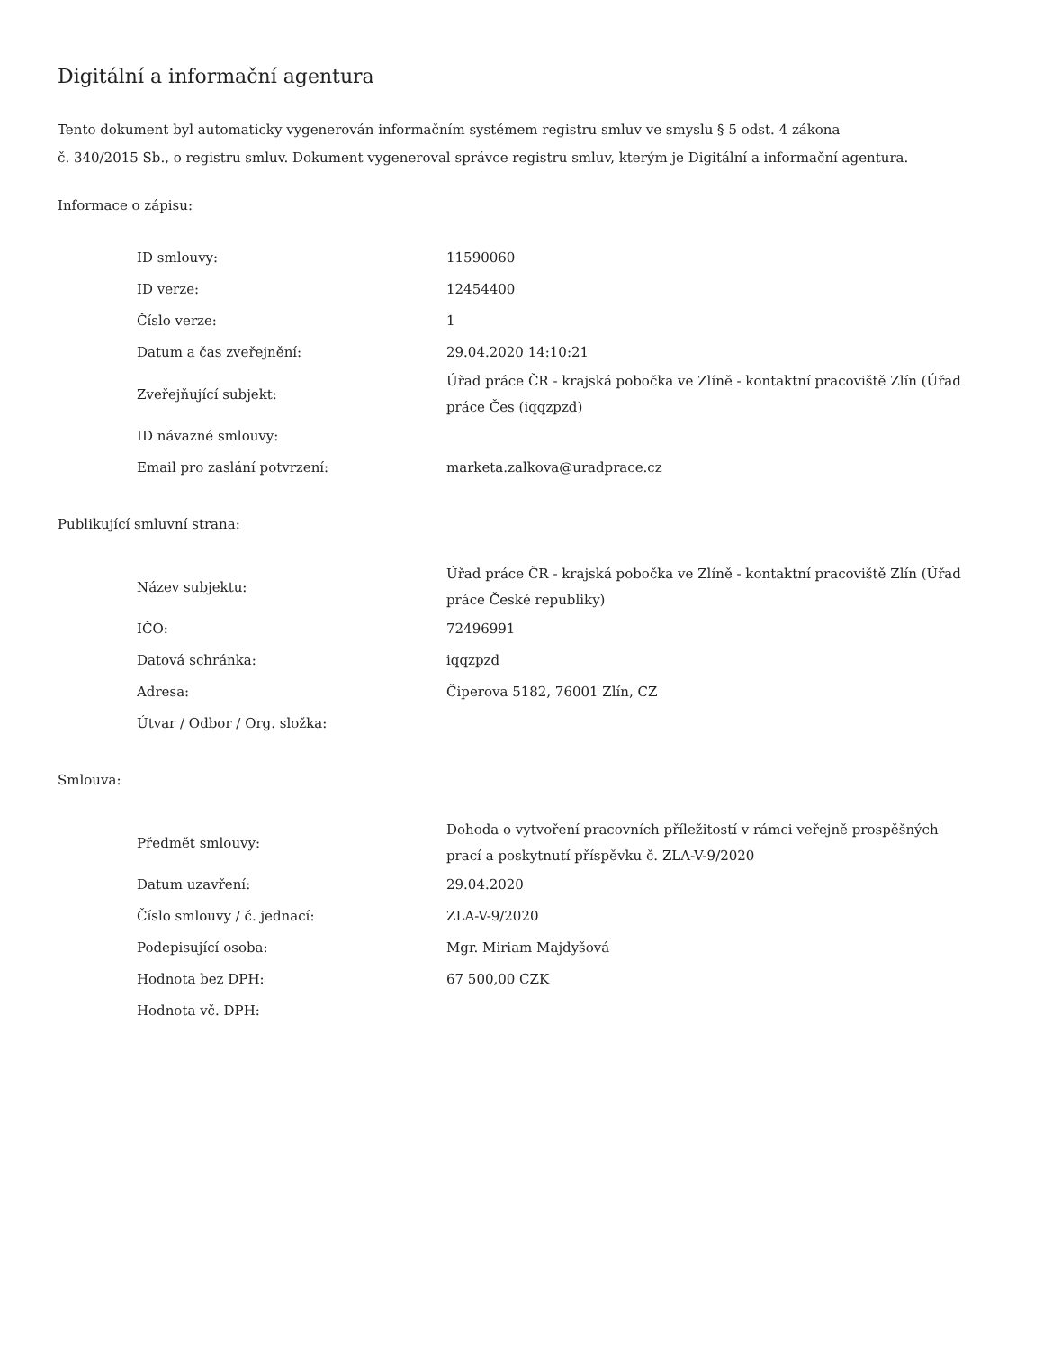Digitální a informační agentura
Tento dokument byl automaticky vygenerován informačním systémem registru smluv ve smyslu § 5 odst. 4 zákona
č. 340/2015 Sb., o registru smluv. Dokument vygeneroval správce registru smluv, kterým je Digitální a informační agentura.
Informace o zápisu:
| ID smlouvy: | 11590060 |
| ID verze: | 12454400 |
| Číslo verze: | 1 |
| Datum a čas zveřejnění: | 29.04.2020 14:10:21 |
| Zveřejňující subjekt: | Úřad práce ČR - krajská pobočka ve Zlíně - kontaktní pracoviště Zlín (Úřad práce Čes (iqqzpzd) |
| ID návazné smlouvy: | |
| Email pro zaslání potvrzení: | marketa.zalkova@uradprace.cz |
Publikující smluvní strana:
| Název subjektu: | Úřad práce ČR - krajská pobočka ve Zlíně - kontaktní pracoviště Zlín (Úřad práce České republiky) |
| IČO: | 72496991 |
| Datová schránka: | iqqzpzd |
| Adresa: | Čiperova 5182, 76001 Zlín, CZ |
| Útvar / Odbor / Org. složka: | |
Smlouva:
| Předmět smlouvy: | Dohoda o vytvoření pracovních příležitostí v rámci veřejně prospěšných prací a poskytnutí příspěvku č. ZLA-V-9/2020 |
| Datum uzavření: | 29.04.2020 |
| Číslo smlouvy / č. jednací: | ZLA-V-9/2020 |
| Podepisující osoba: | Mgr. Miriam Majdyšová |
| Hodnota bez DPH: | 67 500,00 CZK |
| Hodnota vč. DPH: | |